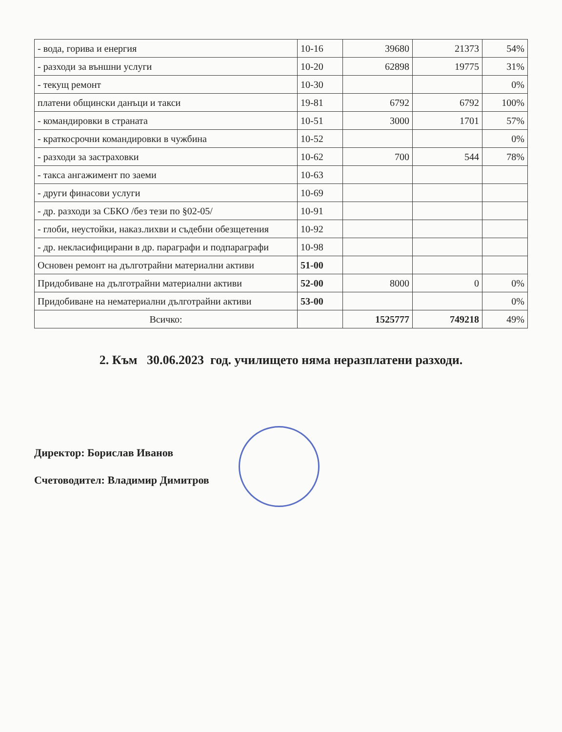| - вода, горива и енергия | 10-16 | 39680 | 21373 | 54% |
| - разходи за външни услуги | 10-20 | 62898 | 19775 | 31% |
| - текущ ремонт | 10-30 | | | 0% |
| платени общински данъци и такси | 19-81 | 6792 | 6792 | 100% |
| - командировки в страната | 10-51 | 3000 | 1701 | 57% |
| - краткосрочни командировки в чужбина | 10-52 | | | 0% |
| - разходи за застраховки | 10-62 | 700 | 544 | 78% |
| - такса ангажимент по заеми | 10-63 | | | |
| - други финасови услуги | 10-69 | | | |
| - др. разходи за СБКО /без тези по §02-05/ | 10-91 | | | |
| - глоби, неустойки, наказ.лихви и съдебни обезщетения | 10-92 | | | |
| - др. некласифицирани в др. параграфи и подпараграфи | 10-98 | | | |
| Основен ремонт на дълготрайни материални активи | 51-00 | | | |
| Придобиване на дълготрайни материални активи | 52-00 | 8000 | 0 | 0% |
| Придобиване на нематериални дълготрайни активи | 53-00 | | | 0% |
| Всичко: | | 1525777 | 749218 | 49% |
2. Към 30.06.2023 год. училището няма неразплатени разходи.
Директор: Борислав Иванов
Счетоводител: Владимир Димитров